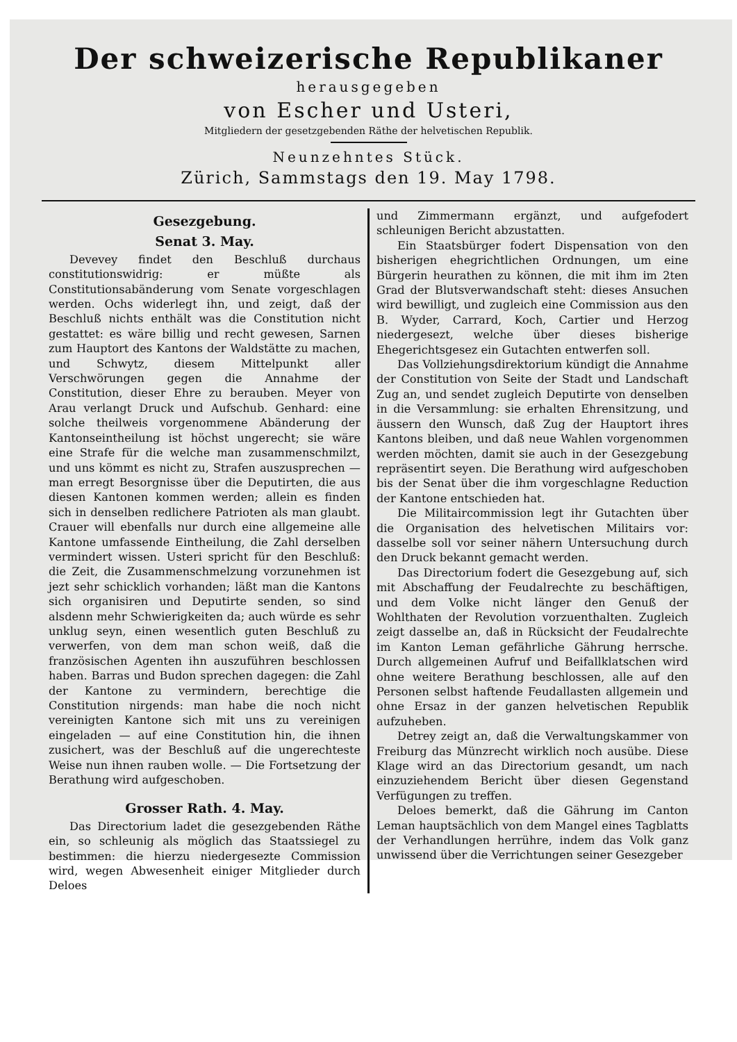Der schweizerische Republikaner
herausgegeben
von Escher und Usteri,
Mitgliedern der gesetzgebenden Räthe der helvetischen Republik.
Neunzehntes Stück.
Zürich, Sammstags den 19. May 1798.
Gesezgebung.
Senat 3. May.
Devevey findet den Beschluß durchaus constitutionswidrig: er müßte als Constitutionsabänderung vom Senate vorgeschlagen werden. Ochs widerlegt ihn, und zeigt, daß der Beschluß nichts enthält was die Constitution nicht gestattet: es wäre billig und recht gewesen, Sarnen zum Hauptort des Kantons der Waldstätte zu machen, und Schwytz, diesem Mittelpunkt aller Verschwörungen gegen die Annahme der Constitution, dieser Ehre zu berauben. Meyer von Arau verlangt Druck und Aufschub. Genhard: eine solche theilweis vorgenommene Abänderung der Kantonseintheilung ist höchst ungerecht; sie wäre eine Strafe für die welche man zusammenschmilzt, und uns kömmt es nicht zu, Strafen auszusprechen — man erregt Besorgnisse über die Deputirten, die aus diesen Kantonen kommen werden; allein es finden sich in denselben redlichere Patrioten als man glaubt. Crauer will ebenfalls nur durch eine allgemeine alle Kantone umfassende Eintheilung, die Zahl derselben vermindert wissen. Usteri spricht für den Beschluß: die Zeit, die Zusammenschmelzung vorzunehmen ist jezt sehr schicklich vorhanden; läßt man die Kantons sich organisiren und Deputirte senden, so sind alsdenn mehr Schwierigkeiten da; auch würde es sehr unklug seyn, einen wesentlich guten Beschluß zu verwerfen, von dem man schon weiß, daß die französischen Agenten ihn auszuführen beschlossen haben. Barras und Budon sprechen dagegen: die Zahl der Kantone zu vermindern, berechtige die Constitution nirgends: man habe die noch nicht vereinigten Kantone sich mit uns zu vereinigen eingeladen — auf eine Constitution hin, die ihnen zusichert, was der Beschluß auf die ungerechteste Weise nun ihnen rauben wolle. — Die Fortsetzung der Berathung wird aufgeschoben.
Grosser Rath. 4. May.
Das Directorium ladet die gesezgebenden Räthe ein, so schleunig als möglich das Staatssiegel zu bestimmen: die hierzu niedergesezte Commission wird, wegen Abwesenheit einiger Mitglieder durch Deloes
und Zimmermann ergänzt, und aufgefodert schleunigen Bericht abzustatten.
Ein Staatsbürger fodert Dispensation von den bisherigen ehegrichtlichen Ordnungen, um eine Bürgerin heurathen zu können, die mit ihm im 2ten Grad der Blutsverwandschaft steht: dieses Ansuchen wird bewilligt, und zugleich eine Commission aus den B. Wyder, Carrard, Koch, Cartier und Herzog niedergesezt, welche über dieses bisherige Ehegerichtsgesez ein Gutachten entwerfen soll.
Das Vollziehungsdirektorium kündigt die Annahme der Constitution von Seite der Stadt und Landschaft Zug an, und sendet zugleich Deputirte von denselben in die Versammlung: sie erhalten Ehrensitzung, und äussern den Wunsch, daß Zug der Hauptort ihres Kantons bleiben, und daß neue Wahlen vorgenommen werden möchten, damit sie auch in der Gesezgebung repräsentirt seyen. Die Berathung wird aufgeschoben bis der Senat über die ihm vorgeschlagne Reduction der Kantone entschieden hat.
Die Militaircommission legt ihr Gutachten über die Organisation des helvetischen Militairs vor: dasselbe soll vor seiner nähern Untersuchung durch den Druck bekannt gemacht werden.
Das Directorium fodert die Gesezgebung auf, sich mit Abschaffung der Feudalrechte zu beschäftigen, und dem Volke nicht länger den Genuß der Wohlthaten der Revolution vorzuenthalten. Zugleich zeigt dasselbe an, daß in Rücksicht der Feudalrechte im Kanton Leman gefährliche Gährung herrsche. Durch allgemeinen Aufruf und Beifallklatschen wird ohne weitere Berathung beschlossen, alle auf den Personen selbst haftende Feudallasten allgemein und ohne Ersaz in der ganzen helvetischen Republik aufzuheben.
Detrey zeigt an, daß die Verwaltungskammer von Freiburg das Münzrecht wirklich noch ausübe. Diese Klage wird an das Directorium gesandt, um nach einzuziehendem Bericht über diesen Gegenstand Verfügungen zu treffen.
Deloes bemerkt, daß die Gährung im Canton Leman hauptsächlich von dem Mangel eines Tagblatts der Verhandlungen herrühre, indem das Volk ganz unwissend über die Verrichtungen seiner Gesezgeber